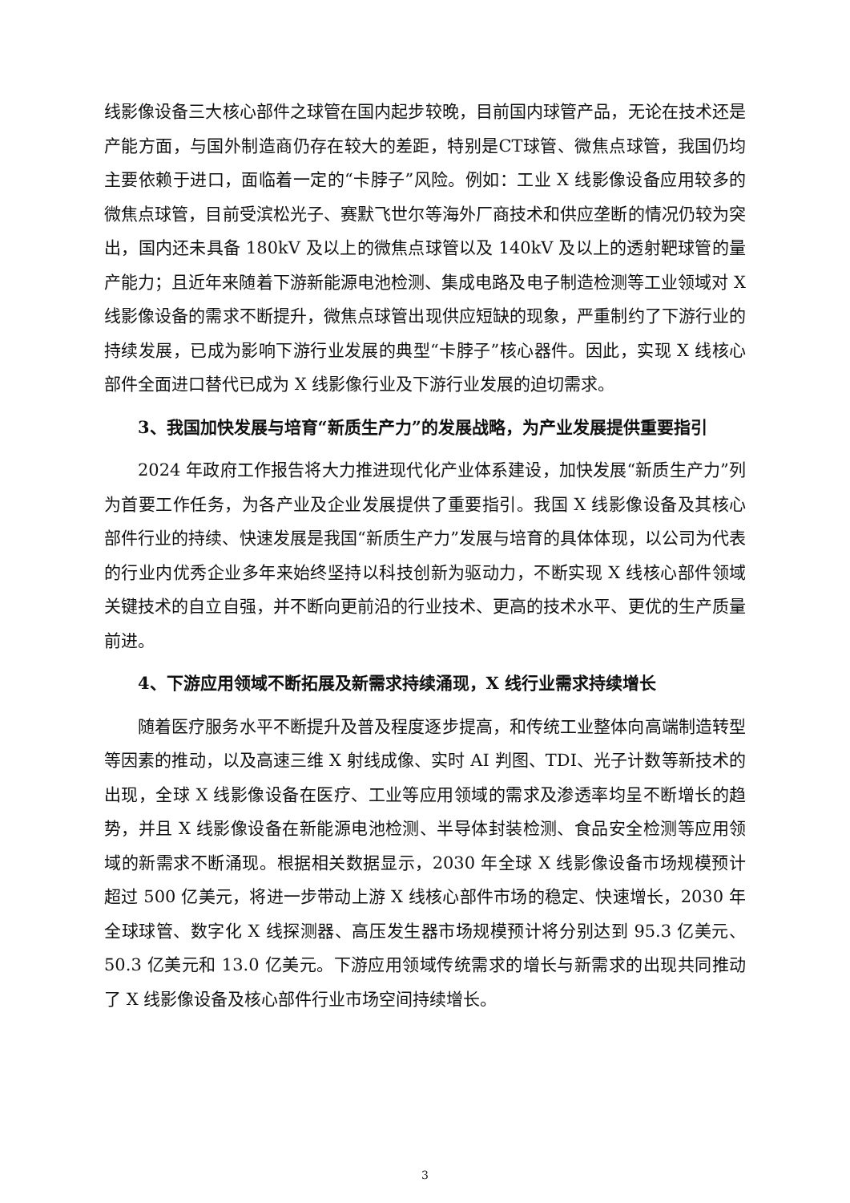线影像设备三大核心部件之球管在国内起步较晚，目前国内球管产品，无论在技术还是产能方面，与国外制造商仍存在较大的差距，特别是CT球管、微焦点球管，我国仍均主要依赖于进口，面临着一定的“卡脖子”风险。例如：工业 X 线影像设备应用较多的微焦点球管，目前受滨松光子、赛默飞世尔等海外厂商技术和供应垄断的情况仍较为突出，国内还未具备 180kV 及以上的微焦点球管以及 140kV 及以上的透射靶球管的量产能力；且近年来随着下游新能源电池检测、集成电路及电子制造检测等工业领域对 X 线影像设备的需求不断提升，微焦点球管出现供应短缺的现象，严重制约了下游行业的持续发展，已成为影响下游行业发展的典型“卡脖子”核心器件。因此，实现 X 线核心部件全面进口替代已成为 X 线影像行业及下游行业发展的迫切需求。
3、我国加快发展与培育“新质生产力”的发展战略，为产业发展提供重要指引
2024 年政府工作报告将大力推进现代化产业体系建设，加快发展“新质生产力”列为首要工作任务，为各产业及企业发展提供了重要指引。我国 X 线影像设备及其核心部件行业的持续、快速发展是我国“新质生产力”发展与培育的具体体现，以公司为代表的行业内优秀企业多年来始终坚持以科技创新为驱动力，不断实现 X 线核心部件领域关键技术的自立自强，并不断向更前沿的行业技术、更高的技术水平、更优的生产质量前进。
4、下游应用领域不断拓展及新需求持续涌现，X 线行业需求持续增长
随着医疗服务水平不断提升及普及程度逐步提高，和传统工业整体向高端制造转型等因素的推动，以及高速三维 X 射线成像、实时 AI 判图、TDI、光子计数等新技术的出现，全球 X 线影像设备在医疗、工业等应用领域的需求及渗透率均呈不断增长的趋势，并且 X 线影像设备在新能源电池检测、半导体封装检测、食品安全检测等应用领域的新需求不断涌现。根据相关数据显示，2030 年全球 X 线影像设备市场规模预计超过 500 亿美元，将进一步带动上游 X 线核心部件市场的稳定、快速增长，2030 年全球球管、数字化 X 线探测器、高压发生器市场规模预计将分别达到 95.3 亿美元、50.3 亿美元和 13.0 亿美元。下游应用领域传统需求的增长与新需求的出现共同推动了 X 线影像设备及核心部件行业市场空间持续增长。
3